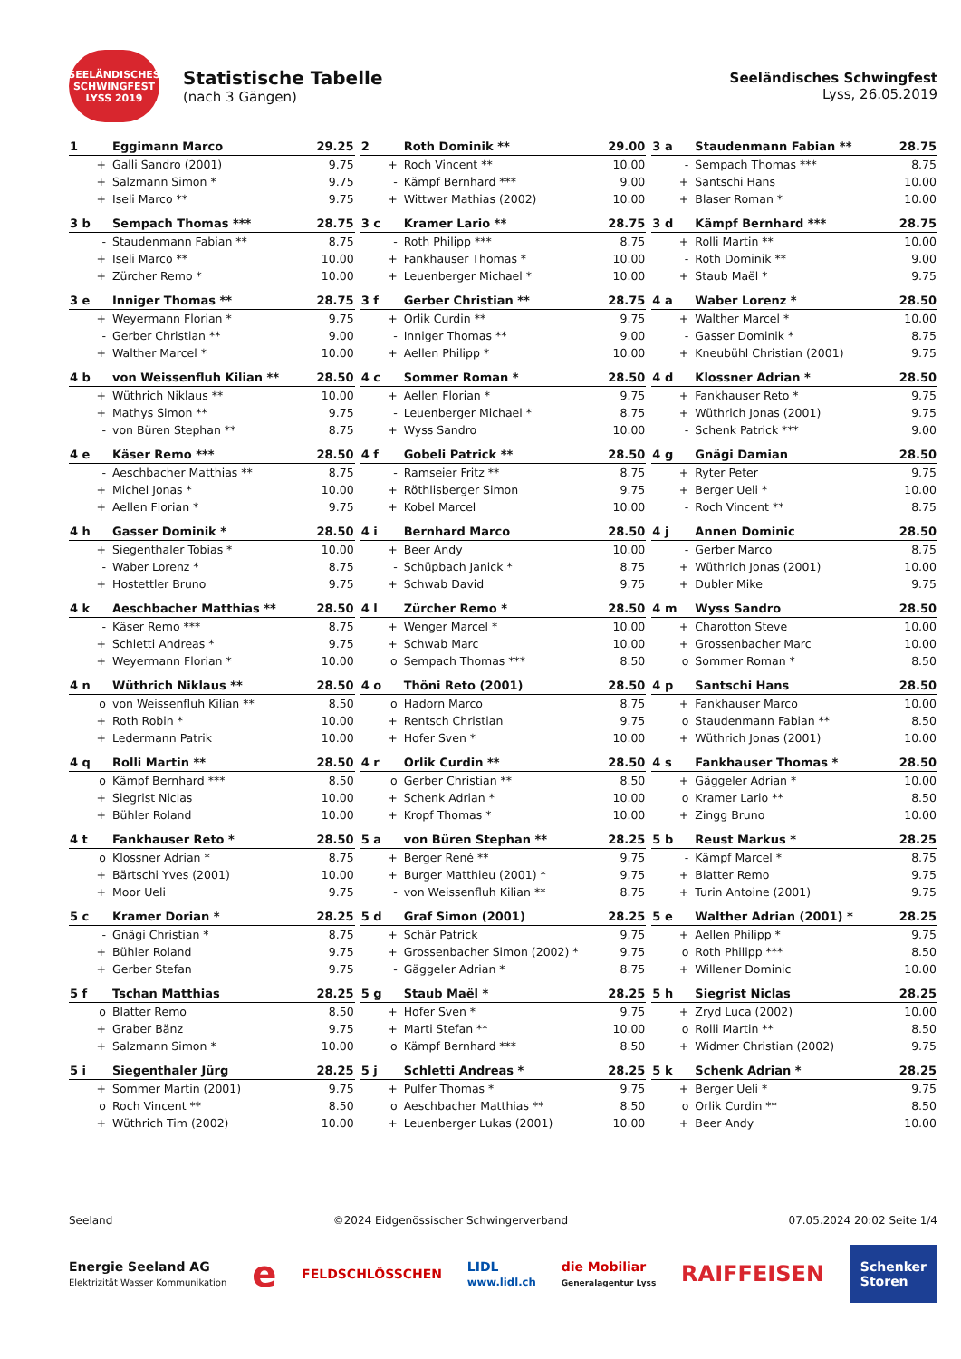SEELÄNDISCHES SCHWINGFEST LYSS 2019
Statistische Tabelle
(nach 3 Gängen)
Seeländisches Schwingfest
Lyss, 26.05.2019
| 1 | Eggimann Marco | 29.25 |
| --- | --- | --- |
| + | Galli Sandro (2001) | 9.75 |
| + | Salzmann Simon * | 9.75 |
| + | Iseli Marco ** | 9.75 |
| 2 | Roth Dominik ** | 29.00 |
| --- | --- | --- |
| + | Roch Vincent ** | 10.00 |
| - | Kämpf Bernhard *** | 9.00 |
| + | Wittwer Mathias (2002) | 10.00 |
| 3 a | Staudenmann Fabian ** | 28.75 |
| --- | --- | --- |
| - | Sempach Thomas *** | 8.75 |
| + | Santschi Hans | 10.00 |
| + | Blaser Roman * | 10.00 |
| 3 b | Sempach Thomas *** | 28.75 |
| --- | --- | --- |
| - | Staudenmann Fabian ** | 8.75 |
| + | Iseli Marco ** | 10.00 |
| + | Zürcher Remo * | 10.00 |
| 3 c | Kramer Lario ** | 28.75 |
| --- | --- | --- |
| - | Roth Philipp *** | 8.75 |
| + | Fankhauser Thomas * | 10.00 |
| + | Leuenberger Michael * | 10.00 |
| 3 d | Kämpf Bernhard *** | 28.75 |
| --- | --- | --- |
| + | Rolli Martin ** | 10.00 |
| - | Roth Dominik ** | 9.00 |
| + | Staub Maël * | 9.75 |
| 3 e | Inniger Thomas ** | 28.75 |
| --- | --- | --- |
| + | Weyermann Florian * | 9.75 |
| - | Gerber Christian ** | 9.00 |
| + | Walther Marcel * | 10.00 |
| 3 f | Gerber Christian ** | 28.75 |
| --- | --- | --- |
| + | Orlik Curdin ** | 9.75 |
| - | Inniger Thomas ** | 9.00 |
| + | Aellen Philipp * | 10.00 |
| 4 a | Waber Lorenz * | 28.50 |
| --- | --- | --- |
| + | Walther Marcel * | 10.00 |
| - | Gasser Dominik * | 8.75 |
| + | Kneubühl Christian (2001) | 9.75 |
| 4 b | von Weissenfluh Kilian ** | 28.50 |
| --- | --- | --- |
| + | Wüthrich Niklaus ** | 10.00 |
| + | Mathys Simon ** | 9.75 |
| - | von Büren Stephan ** | 8.75 |
| 4 c | Sommer Roman * | 28.50 |
| --- | --- | --- |
| + | Aellen Florian * | 9.75 |
| - | Leuenberger Michael * | 8.75 |
| + | Wyss Sandro | 10.00 |
| 4 d | Klossner Adrian * | 28.50 |
| --- | --- | --- |
| + | Fankhauser Reto * | 9.75 |
| + | Wüthrich Jonas (2001) | 9.75 |
| - | Schenk Patrick *** | 9.00 |
| 4 e | Käser Remo *** | 28.50 |
| --- | --- | --- |
| - | Aeschbacher Matthias ** | 8.75 |
| + | Michel Jonas * | 10.00 |
| + | Aellen Florian * | 9.75 |
| 4 f | Gobeli Patrick ** | 28.50 |
| --- | --- | --- |
| - | Ramseier Fritz ** | 8.75 |
| + | Röthlisberger Simon | 9.75 |
| + | Kobel Marcel | 10.00 |
| 4 g | Gnägi Damian | 28.50 |
| --- | --- | --- |
| + | Ryter Peter | 9.75 |
| + | Berger Ueli * | 10.00 |
| - | Roch Vincent ** | 8.75 |
| 4 h | Gasser Dominik * | 28.50 |
| --- | --- | --- |
| + | Siegenthaler Tobias * | 10.00 |
| - | Waber Lorenz * | 8.75 |
| + | Hostettler Bruno | 9.75 |
| 4 i | Bernhard Marco | 28.50 |
| --- | --- | --- |
| + | Beer Andy | 10.00 |
| - | Schüpbach Janick * | 8.75 |
| + | Schwab David | 9.75 |
| 4 j | Annen Dominic | 28.50 |
| --- | --- | --- |
| - | Gerber Marco | 8.75 |
| + | Wüthrich Jonas (2001) | 10.00 |
| + | Dubler Mike | 9.75 |
| 4 k | Aeschbacher Matthias ** | 28.50 |
| --- | --- | --- |
| - | Käser Remo *** | 8.75 |
| + | Schletti Andreas * | 9.75 |
| + | Weyermann Florian * | 10.00 |
| 4 l | Zürcher Remo * | 28.50 |
| --- | --- | --- |
| + | Wenger Marcel * | 10.00 |
| + | Schwab Marc | 10.00 |
| o | Sempach Thomas *** | 8.50 |
| 4 m | Wyss Sandro | 28.50 |
| --- | --- | --- |
| + | Charotton Steve | 10.00 |
| + | Grossenbacher Marc | 10.00 |
| o | Sommer Roman * | 8.50 |
| 4 n | Wüthrich Niklaus ** | 28.50 |
| --- | --- | --- |
| o | von Weissenfluh Kilian ** | 8.50 |
| + | Roth Robin * | 10.00 |
| + | Ledermann Patrik | 10.00 |
| 4 o | Thöni Reto (2001) | 28.50 |
| --- | --- | --- |
| o | Hadorn Marco | 8.75 |
| + | Rentsch Christian | 9.75 |
| + | Hofer Sven * | 10.00 |
| 4 p | Santschi Hans | 28.50 |
| --- | --- | --- |
| + | Fankhauser Marco | 10.00 |
| o | Staudenmann Fabian ** | 8.50 |
| + | Wüthrich Jonas (2001) | 10.00 |
| 4 q | Rolli Martin ** | 28.50 |
| --- | --- | --- |
| o | Kämpf Bernhard *** | 8.50 |
| + | Siegrist Niclas | 10.00 |
| + | Bühler Roland | 10.00 |
| 4 r | Orlik Curdin ** | 28.50 |
| --- | --- | --- |
| o | Gerber Christian ** | 8.50 |
| + | Schenk Adrian * | 10.00 |
| + | Kropf Thomas * | 10.00 |
| 4 s | Fankhauser Thomas * | 28.50 |
| --- | --- | --- |
| + | Gäggeler Adrian * | 10.00 |
| o | Kramer Lario ** | 8.50 |
| + | Zingg Bruno | 10.00 |
| 4 t | Fankhauser Reto * | 28.50 |
| --- | --- | --- |
| o | Klossner Adrian * | 8.75 |
| + | Bärtschi Yves (2001) | 10.00 |
| + | Moor Ueli | 9.75 |
| 5 a | von Büren Stephan ** | 28.25 |
| --- | --- | --- |
| + | Berger René ** | 9.75 |
| + | Burger Matthieu (2001) * | 9.75 |
| - | von Weissenfluh Kilian ** | 8.75 |
| 5 b | Reust Markus * | 28.25 |
| --- | --- | --- |
| - | Kämpf Marcel * | 8.75 |
| + | Blatter Remo | 9.75 |
| + | Turin Antoine (2001) | 9.75 |
| 5 c | Kramer Dorian * | 28.25 |
| --- | --- | --- |
| - | Gnägi Christian * | 8.75 |
| + | Bühler Roland | 9.75 |
| + | Gerber Stefan | 9.75 |
| 5 d | Graf Simon (2001) | 28.25 |
| --- | --- | --- |
| + | Schär Patrick | 9.75 |
| + | Grossenbacher Simon (2002) * | 9.75 |
| - | Gäggeler Adrian * | 8.75 |
| 5 e | Walther Adrian (2001) * | 28.25 |
| --- | --- | --- |
| + | Aellen Philipp * | 9.75 |
| o | Roth Philipp *** | 8.50 |
| + | Willener Dominic | 10.00 |
| 5 f | Tschan Matthias | 28.25 |
| --- | --- | --- |
| o | Blatter Remo | 8.50 |
| + | Graber Bänz | 9.75 |
| + | Salzmann Simon * | 10.00 |
| 5 g | Staub Maël * | 28.25 |
| --- | --- | --- |
| + | Hofer Sven * | 9.75 |
| + | Marti Stefan ** | 10.00 |
| o | Kämpf Bernhard *** | 8.50 |
| 5 h | Siegrist Niclas | 28.25 |
| --- | --- | --- |
| + | Zryd Luca (2002) | 10.00 |
| o | Rolli Martin ** | 8.50 |
| + | Widmer Christian (2002) | 9.75 |
| 5 i | Siegenthaler Jürg | 28.25 |
| --- | --- | --- |
| + | Sommer Martin (2001) | 9.75 |
| o | Roch Vincent ** | 8.50 |
| + | Wüthrich Tim (2002) | 10.00 |
| 5 j | Schletti Andreas * | 28.25 |
| --- | --- | --- |
| + | Pulfer Thomas * | 9.75 |
| o | Aeschbacher Matthias ** | 8.50 |
| + | Leuenberger Lukas (2001) | 10.00 |
| 5 k | Schenk Adrian * | 28.25 |
| --- | --- | --- |
| + | Berger Ueli * | 9.75 |
| o | Orlik Curdin ** | 8.50 |
| + | Beer Andy | 10.00 |
Seeland ©2024 Eidgenössischer Schwingerverband 07.05.2024 20:02 Seite 1/4
Energie Seeland AG
Elektrizität Wasser Kommunikation e FELDSCHLÖSSCHEN LIDL
www.lidl.ch die Mobiliar
Generalagentur Lyss RAIFFEISEN Schenker
Storen